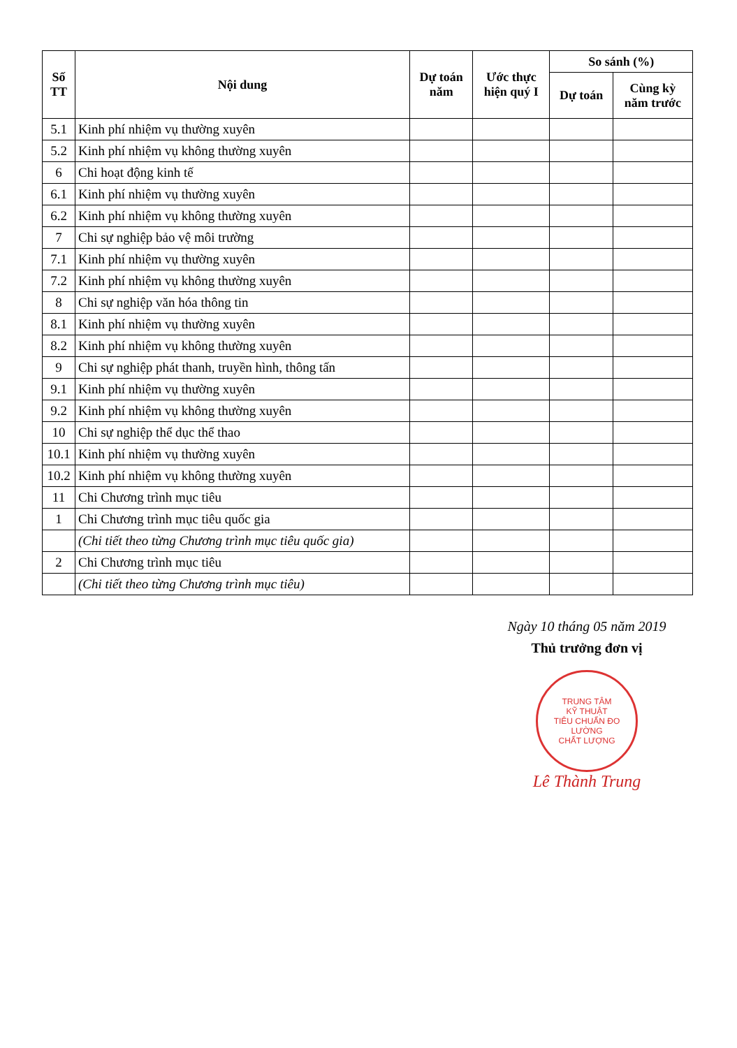| Số TT | Nội dung | Dự toán năm | Ước thực hiện quý I | So sánh (%) | |
| --- | --- | --- | --- | --- | --- |
| | | | | Dự toán | Cùng kỳ năm trước |
| 5.1 | Kinh phí nhiệm vụ thường xuyên | | | | |
| 5.2 | Kinh phí nhiệm vụ không thường xuyên | | | | |
| 6 | Chi hoạt động kinh tế | | | | |
| 6.1 | Kinh phí nhiệm vụ thường xuyên | | | | |
| 6.2 | Kinh phí nhiệm vụ không thường xuyên | | | | |
| 7 | Chi sự nghiệp bảo vệ môi trường | | | | |
| 7.1 | Kinh phí nhiệm vụ thường xuyên | | | | |
| 7.2 | Kinh phí nhiệm vụ không thường xuyên | | | | |
| 8 | Chi sự nghiệp văn hóa thông tin | | | | |
| 8.1 | Kinh phí nhiệm vụ thường xuyên | | | | |
| 8.2 | Kinh phí nhiệm vụ không thường xuyên | | | | |
| 9 | Chi sự nghiệp phát thanh, truyền hình, thông tấn | | | | |
| 9.1 | Kinh phí nhiệm vụ thường xuyên | | | | |
| 9.2 | Kinh phí nhiệm vụ không thường xuyên | | | | |
| 10 | Chi sự nghiệp thể dục thể thao | | | | |
| 10.1 | Kinh phí nhiệm vụ thường xuyên | | | | |
| 10.2 | Kinh phí nhiệm vụ không thường xuyên | | | | |
| 11 | Chi Chương trình mục tiêu | | | | |
| 1 | Chi Chương trình mục tiêu quốc gia | | | | |
| | (Chi tiết theo từng Chương trình mục tiêu quốc gia) | | | | |
| 2 | Chi Chương trình mục tiêu | | | | |
| | (Chi tiết theo từng Chương trình mục tiêu) | | | | |
Ngày 10 tháng 05 năm 2019
Thủ trưởng đơn vị
TRUNG TÂM
KỸ THUẬT
TIÊU CHUẨN ĐO LƯỜNG
CHẤT LƯỢNG
Lê Thành Trung